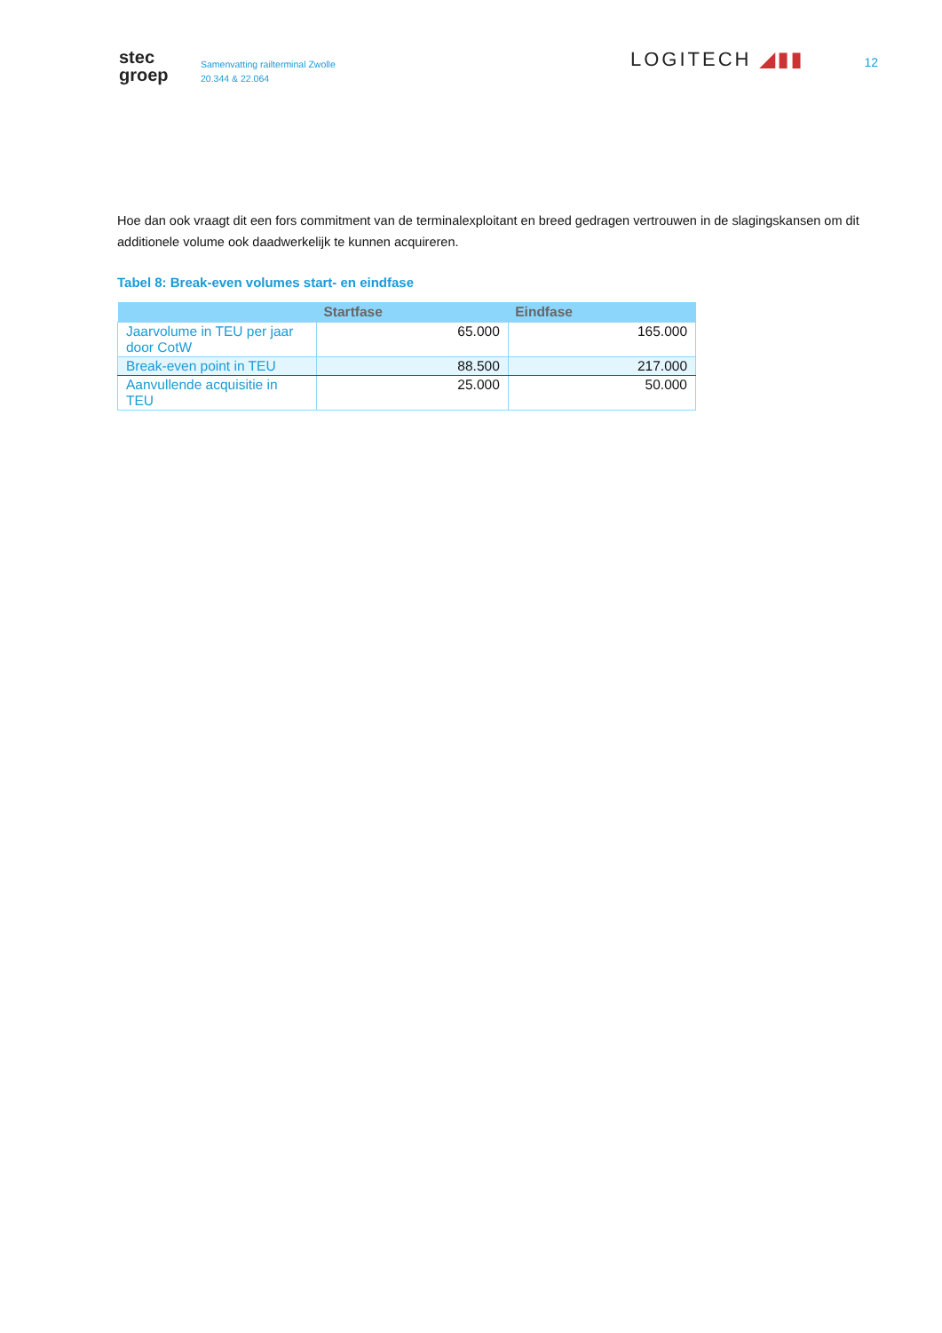stec
groep
Samenvatting railterminal Zwolle
20.344 & 22.064
LOGITECH ◢▮▮
12
Hoe dan ook vraagt dit een fors commitment van de terminalexploitant en breed gedragen vertrouwen in de slagingskansen om dit additionele volume ook daadwerkelijk te kunnen acquireren.
Tabel 8: Break-even volumes start- en eindfase
| | Startfase | Eindfase |
| --- | --- | --- |
| Jaarvolume in TEU per jaar door CotW | 65.000 | 165.000 |
| Break-even point in TEU | 88.500 | 217.000 |
| Aanvullende acquisitie in TEU | 25.000 | 50.000 |